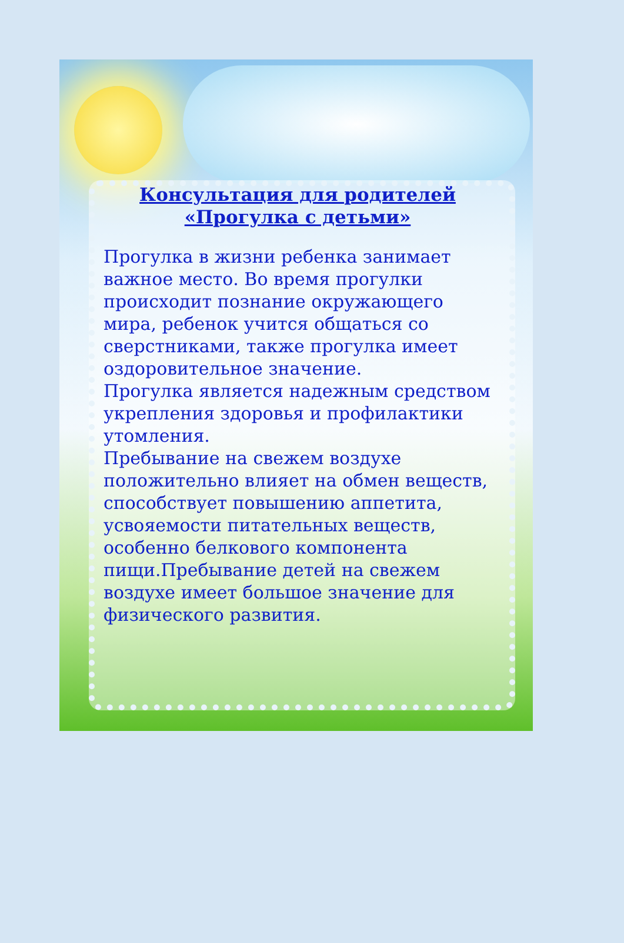Консультация для родителей
«Прогулка с детьми»
Прогулка в жизни ребенка занимает важное место. Во время прогулки происходит познание окружающего мира, ребенок учится общаться со сверстниками, также прогулка имеет оздоровительное значение.
Прогулка является надежным средством укрепления здоровья и профилактики утомления.
Пребывание на свежем воздухе положительно влияет на обмен веществ, способствует повышению аппетита, усвояемости питательных веществ, особенно белкового компонента пищи.Пребывание детей на свежем воздухе имеет большое значение для физического развития.